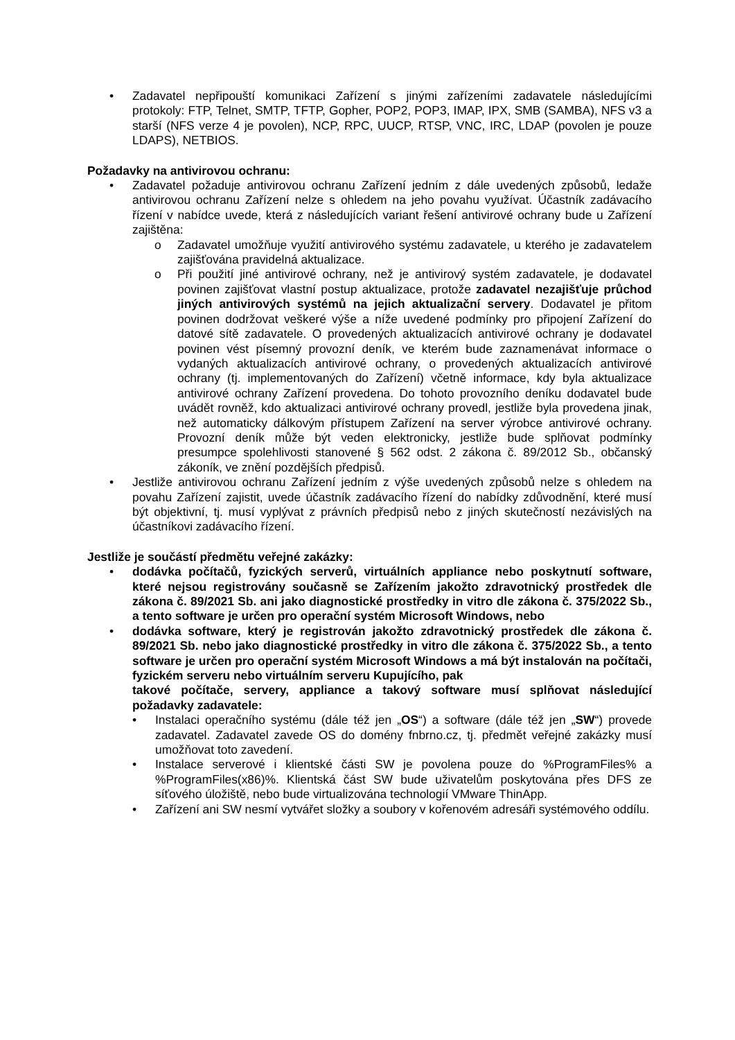• Zadavatel nepřipouští komunikaci Zařízení s jinými zařízeními zadavatele následujícími protokoly: FTP, Telnet, SMTP, TFTP, Gopher, POP2, POP3, IMAP, IPX, SMB (SAMBA), NFS v3 a starší (NFS verze 4 je povolen), NCP, RPC, UUCP, RTSP, VNC, IRC, LDAP (povolen je pouze LDAPS), NETBIOS.
Požadavky na antivirovou ochranu:
• Zadavatel požaduje antivirovou ochranu Zařízení jedním z dále uvedených způsobů, ledaže antivirovou ochranu Zařízení nelze s ohledem na jeho povahu využívat. Účastník zadávacího řízení v nabídce uvede, která z následujících variant řešení antivirové ochrany bude u Zařízení zajištěna:
o Zadavatel umožňuje využití antivirového systému zadavatele, u kterého je zadavatelem zajišťována pravidelná aktualizace.
o Při použití jiné antivirové ochrany, než je antivirový systém zadavatele, je dodavatel povinen zajišťovat vlastní postup aktualizace, protože zadavatel nezajišťuje průchod jiných antivirových systémů na jejich aktualizační servery. Dodavatel je přitom povinen dodržovat veškeré výše a níže uvedené podmínky pro připojení Zařízení do datové sítě zadavatele. O provedených aktualizacích antivirové ochrany je dodavatel povinen vést písemný provozní deník, ve kterém bude zaznamenávat informace o vydaných aktualizacích antivirové ochrany, o provedených aktualizacích antivirové ochrany (tj. implementovaných do Zařízení) včetně informace, kdy byla aktualizace antivirové ochrany Zařízení provedena. Do tohoto provozního deníku dodavatel bude uvádět rovněž, kdo aktualizaci antivirové ochrany provedl, jestliže byla provedena jinak, než automaticky dálkovým přístupem Zařízení na server výrobce antivirové ochrany. Provozní deník může být veden elektronicky, jestliže bude splňovat podmínky presumpce spolehlivosti stanovené § 562 odst. 2 zákona č. 89/2012 Sb., občanský zákoník, ve znění pozdějších předpisů.
• Jestliže antivirovou ochranu Zařízení jedním z výše uvedených způsobů nelze s ohledem na povahu Zařízení zajistit, uvede účastník zadávacího řízení do nabídky zdůvodnění, které musí být objektivní, tj. musí vyplývat z právních předpisů nebo z jiných skutečností nezávislých na účastníkovi zadávacího řízení.
Jestliže je součástí předmětu veřejné zakázky:
• dodávka počítačů, fyzických serverů, virtuálních appliance nebo poskytnutí software, které nejsou registrovány současně se Zařízením jakožto zdravotnický prostředek dle zákona č. 89/2021 Sb. ani jako diagnostické prostředky in vitro dle zákona č. 375/2022 Sb., a tento software je určen pro operační systém Microsoft Windows, nebo
• dodávka software, který je registrován jakožto zdravotnický prostředek dle zákona č. 89/2021 Sb. nebo jako diagnostické prostředky in vitro dle zákona č. 375/2022 Sb., a tento software je určen pro operační systém Microsoft Windows a má být instalován na počítači, fyzickém serveru nebo virtuálním serveru Kupujícího, pak
takové počítače, servery, appliance a takový software musí splňovat následující požadavky zadavatele:
• Instalaci operačního systému (dále též jen „OS“) a software (dále též jen „SW“) provede zadavatel. Zadavatel zavede OS do domény fnbrno.cz, tj. předmět veřejné zakázky musí umožňovat toto zavedení.
• Instalace serverové i klientské části SW je povolena pouze do %ProgramFiles% a %ProgramFiles(x86)%. Klientská část SW bude uživatelům poskytována přes DFS ze síťového úložiště, nebo bude virtualizována technologií VMware ThinApp.
• Zařízení ani SW nesmí vytvářet složky a soubory v kořenovém adresáři systémového oddílu.